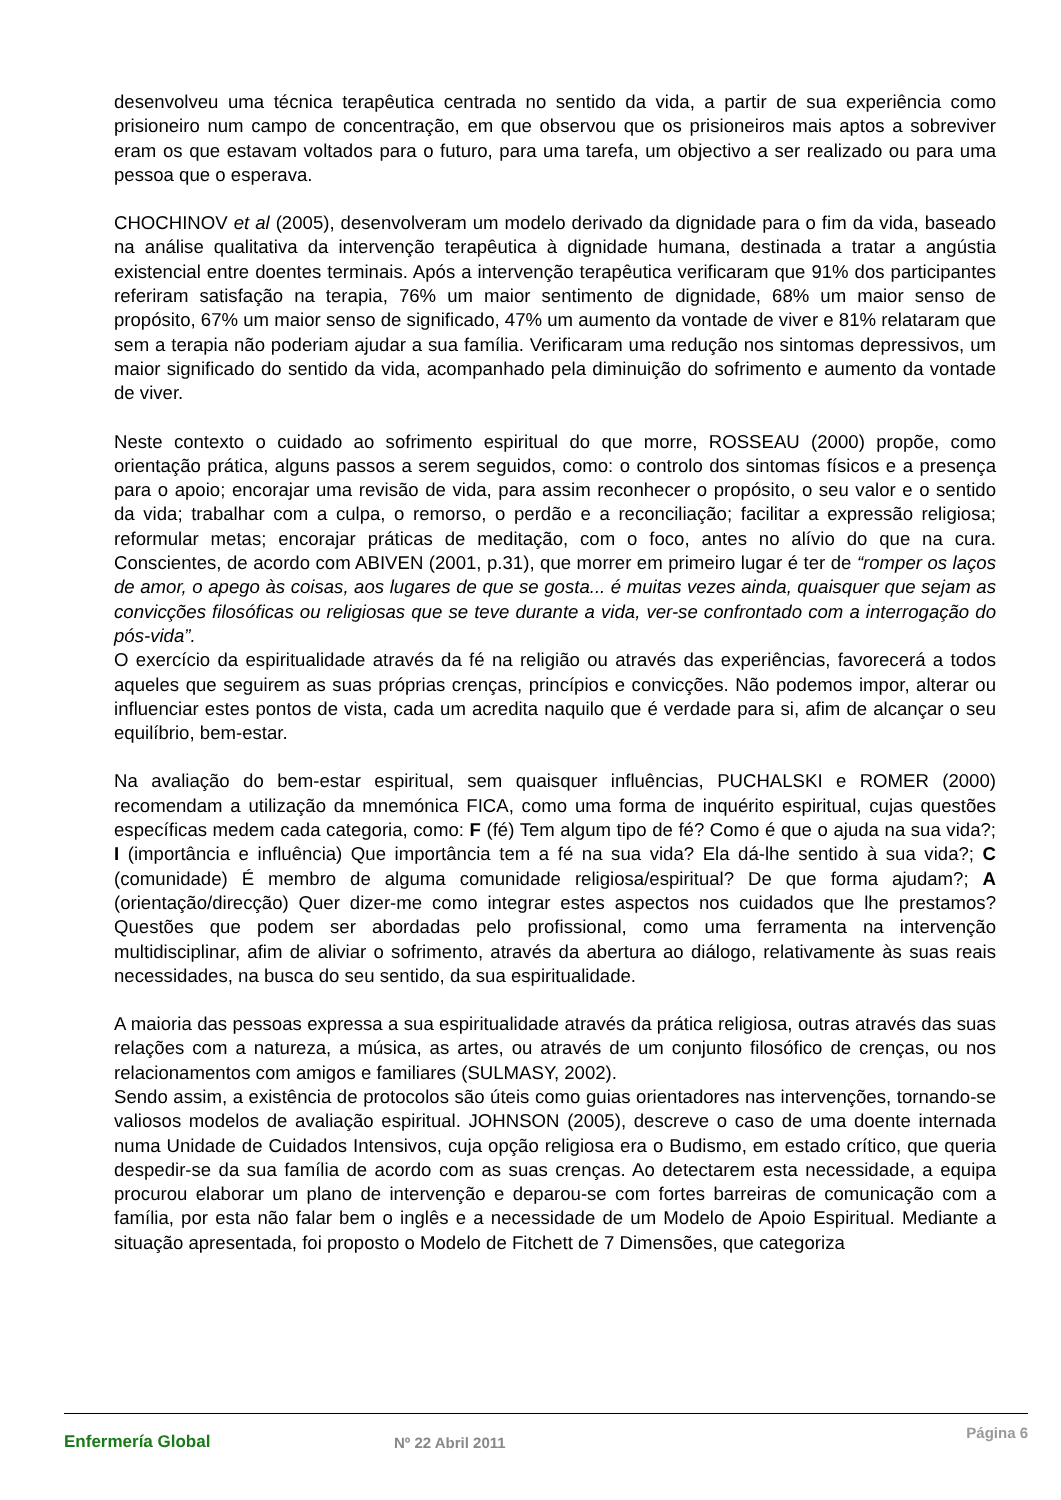desenvolveu uma técnica terapêutica centrada no sentido da vida, a partir de sua experiência como prisioneiro num campo de concentração, em que observou que os prisioneiros mais aptos a sobreviver eram os que estavam voltados para o futuro, para uma tarefa, um objectivo a ser realizado ou para uma pessoa que o esperava.
CHOCHINOV et al (2005), desenvolveram um modelo derivado da dignidade para o fim da vida, baseado na análise qualitativa da intervenção terapêutica à dignidade humana, destinada a tratar a angústia existencial entre doentes terminais. Após a intervenção terapêutica verificaram que 91% dos participantes referiram satisfação na terapia, 76% um maior sentimento de dignidade, 68% um maior senso de propósito, 67% um maior senso de significado, 47% um aumento da vontade de viver e 81% relataram que sem a terapia não poderiam ajudar a sua família. Verificaram uma redução nos sintomas depressivos, um maior significado do sentido da vida, acompanhado pela diminuição do sofrimento e aumento da vontade de viver.
Neste contexto o cuidado ao sofrimento espiritual do que morre, ROSSEAU (2000) propõe, como orientação prática, alguns passos a serem seguidos, como: o controlo dos sintomas físicos e a presença para o apoio; encorajar uma revisão de vida, para assim reconhecer o propósito, o seu valor e o sentido da vida; trabalhar com a culpa, o remorso, o perdão e a reconciliação; facilitar a expressão religiosa; reformular metas; encorajar práticas de meditação, com o foco, antes no alívio do que na cura. Conscientes, de acordo com ABIVEN (2001, p.31), que morrer em primeiro lugar é ter de “romper os laços de amor, o apego às coisas, aos lugares de que se gosta... é muitas vezes ainda, quaisquer que sejam as convicções filosóficas ou religiosas que se teve durante a vida, ver-se confrontado com a interrogação do pós-vida”.
O exercício da espiritualidade através da fé na religião ou através das experiências, favorecerá a todos aqueles que seguirem as suas próprias crenças, princípios e convicções. Não podemos impor, alterar ou influenciar estes pontos de vista, cada um acredita naquilo que é verdade para si, afim de alcançar o seu equilíbrio, bem-estar.
Na avaliação do bem-estar espiritual, sem quaisquer influências, PUCHALSKI e ROMER (2000) recomendam a utilização da mnemónica FICA, como uma forma de inquérito espiritual, cujas questões específicas medem cada categoria, como: F (fé) Tem algum tipo de fé? Como é que o ajuda na sua vida?; I (importância e influência) Que importância tem a fé na sua vida? Ela dá-lhe sentido à sua vida?; C (comunidade) É membro de alguma comunidade religiosa/espiritual? De que forma ajudam?; A (orientação/direcção) Quer dizer-me como integrar estes aspectos nos cuidados que lhe prestamos? Questões que podem ser abordadas pelo profissional, como uma ferramenta na intervenção multidisciplinar, afim de aliviar o sofrimento, através da abertura ao diálogo, relativamente às suas reais necessidades, na busca do seu sentido, da sua espiritualidade.
A maioria das pessoas expressa a sua espiritualidade através da prática religiosa, outras através das suas relações com a natureza, a música, as artes, ou através de um conjunto filosófico de crenças, ou nos relacionamentos com amigos e familiares (SULMASY, 2002).
Sendo assim, a existência de protocolos são úteis como guias orientadores nas intervenções, tornando-se valiosos modelos de avaliação espiritual. JOHNSON (2005), descreve o caso de uma doente internada numa Unidade de Cuidados Intensivos, cuja opção religiosa era o Budismo, em estado crítico, que queria despedir-se da sua família de acordo com as suas crenças. Ao detectarem esta necessidade, a equipa procurou elaborar um plano de intervenção e deparou-se com fortes barreiras de comunicação com a família, por esta não falar bem o inglês e a necessidade de um Modelo de Apoio Espiritual. Mediante a situação apresentada, foi proposto o Modelo de Fitchett de 7 Dimensões, que categoriza
Enfermería Global Nº 22 Abril 2011
Página 6